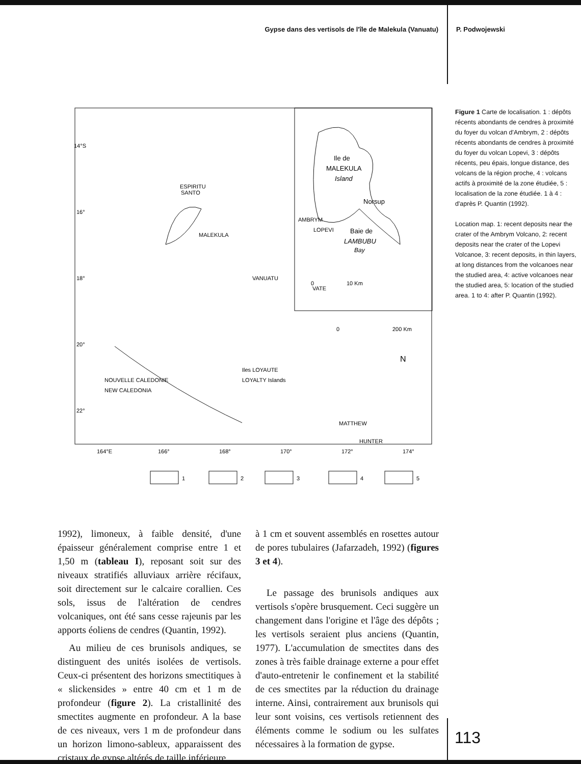Gypse dans des vertisols de l'île de Malekula (Vanuatu) P. Podwojewski
14°S
16°
18°
20°
22°
164°E
166°
168°
170°
172°
174°
Ile de
MALEKULA
Island
Norsup
Baie de
LAMBUBU
Bay
0
10 Km
0
200 Km
N
ESPIRITU
SANTO
MALEKULA
AMBRYM
LOPEVI
VATE
VANUATU
Iles LOYAUTE
LOYALTY Islands
NOUVELLE CALEDONIE
NEW CALEDONIA
MATTHEW
HUNTER
1
2
3
4
5
Figure 1 Carte de localisation. 1 : dépôts récents abondants de cendres à proximité du foyer du volcan d'Ambrym, 2 : dépôts récents abondants de cendres à proximité du foyer du volcan Lopevi, 3 : dépôts récents, peu épais, longue distance, des volcans de la région proche, 4 : volcans actifs à proximité de la zone étudiée, 5 : localisation de la zone étudiée. 1 à 4 : d'après P. Quantin (1992).
Location map. 1: recent deposits near the crater of the Ambrym Volcano, 2: recent deposits near the crater of the Lopevi Volcanoe, 3: recent deposits, in thin layers, at long distances from the volcanoes near the studied area, 4: active volcanoes near the studied area, 5: location of the studied area. 1 to 4: after P. Quantin (1992).
1992), limoneux, à faible densité, d'une épaisseur généralement comprise entre 1 et 1,50 m (tableau I), reposant soit sur des niveaux stratifiés alluviaux arrière récifaux, soit directement sur le calcaire corallien. Ces sols, issus de l'altération de cendres volcaniques, ont été sans cesse rajeunis par les apports éoliens de cendres (Quantin, 1992).
Au milieu de ces brunisols andiques, se distinguent des unités isolées de vertisols. Ceux-ci présentent des horizons smectitiques à « slickensides » entre 40 cm et 1 m de profondeur (figure 2). La cristallinité des smectites augmente en profondeur. A la base de ces niveaux, vers 1 m de profondeur dans un horizon limono-sableux, apparaissent des cristaux de gypse altérés de taille inférieure
à 1 cm et souvent assemblés en rosettes autour de pores tubulaires (Jafarzadeh, 1992) (figures 3 et 4).
Le passage des brunisols andiques aux vertisols s'opère brusquement. Ceci suggère un changement dans l'origine et l'âge des dépôts ; les vertisols seraient plus anciens (Quantin, 1977). L'accumulation de smectites dans des zones à très faible drainage externe a pour effet d'auto-entretenir le confinement et la stabilité de ces smectites par la réduction du drainage interne. Ainsi, contrairement aux brunisols qui leur sont voisins, ces vertisols retiennent des éléments comme le sodium ou les sulfates nécessaires à la formation de gypse.
113